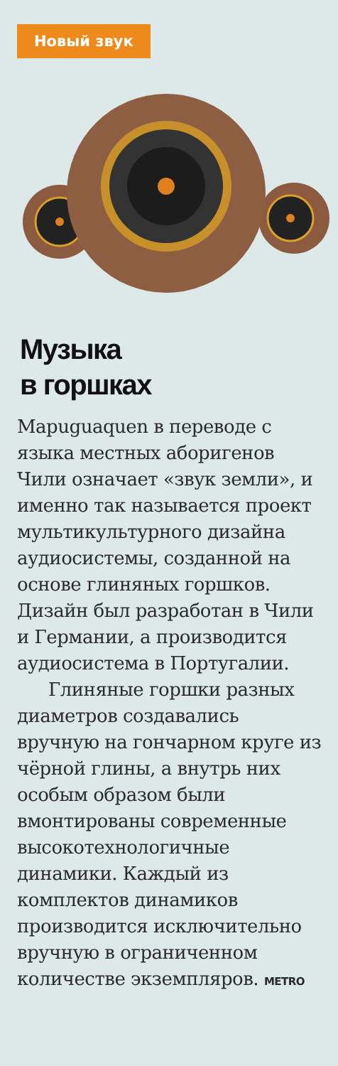Новый звук
Музыка
в горшках
Mapuguaquen в переводе с языка местных аборигенов Чили означает «звук земли», и именно так называется проект мультикультурного дизайна аудиосистемы, созданной на основе глиняных горшков. Дизайн был разработан в Чили и Германии, а производится аудиосистема в Португалии.
Глиняные горшки разных диаметров создавались вручную на гончарном круге из чёрной глины, а внутрь них особым образом были вмонтированы современные высокотехнологичные динамики. Каждый из комплектов динамиков производится исключительно вручную в ограниченном количестве экземпляров. METRO